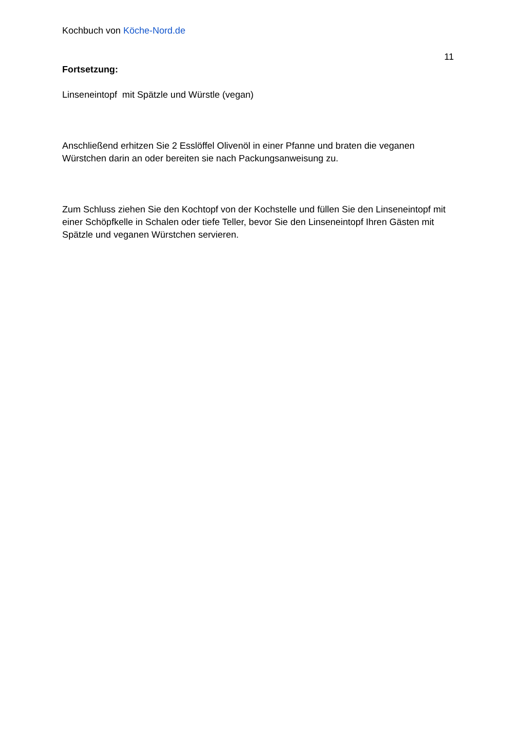Kochbuch von Köche-Nord.de
11
Fortsetzung:
Linseneintopf mit Spätzle und Würstle (vegan)
Anschließend erhitzen Sie 2 Esslöffel Olivenöl in einer Pfanne und braten die veganen Würstchen darin an oder bereiten sie nach Packungsanweisung zu.
Zum Schluss ziehen Sie den Kochtopf von der Kochstelle und füllen Sie den Linseneintopf mit einer Schöpfkelle in Schalen oder tiefe Teller, bevor Sie den Linseneintopf Ihren Gästen mit Spätzle und veganen Würstchen servieren.